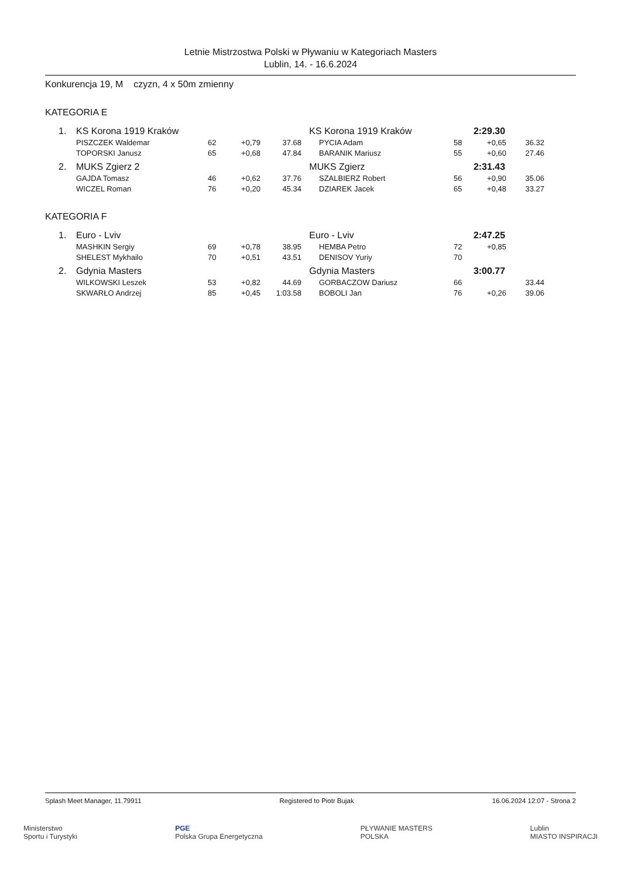Letnie Mistrzostwa Polski w Pływaniu w Kategoriach Masters
Lublin, 14. - 16.6.2024
Konkurencja 19, M czyzn, 4 x 50m zmienny
KATEGORIA E
| 1. | KS Korona 1919 Kraków | | | | KS Korona 1919 Kraków | | | 2:29.30 | |
| | PISZCZEK Waldemar | 62 | +0,79 | 37.68 | | PYCIA Adam | 58 | +0,65 | 36.32 |
| | TOPORSKI Janusz | 65 | +0,68 | 47.84 | | BARANIK Mariusz | 55 | +0,60 | 27.46 |
| 2. | MUKS Zgierz 2 | | | | MUKS Zgierz | | | 2:31.43 | |
| | GAJDA Tomasz | 46 | +0,62 | 37.76 | | SZALBIERZ Robert | 56 | +0,90 | 35.06 |
| | WICZEL Roman | 76 | +0,20 | 45.34 | | DZIAREK Jacek | 65 | +0,48 | 33.27 |
KATEGORIA F
| 1. | Euro - Lviv | | | | Euro - Lviv | | | 2:47.25 | |
| | MASHKIN Sergiy | 69 | +0,78 | 38.95 | | HEMBA Petro | 72 | +0,85 | |
| | SHELEST Mykhailo | 70 | +0,51 | 43.51 | | DENISOV Yuriy | 70 | | |
| 2. | Gdynia Masters | | | | Gdynia Masters | | | 3:00.77 | |
| | WILKOWSKI Leszek | 53 | +0,82 | 44.69 | | GORBACZOW Dariusz | 66 | | 33.44 |
| | SKWARŁO Andrzej | 85 | +0,45 | 1:03.58 | | BOBOLI Jan | 76 | +0,26 | 39.06 |
Splash Meet Manager, 11.79911 Registered to Piotr Bujak 16.06.2024 12:07 - Strona 2
Ministerstwo
Sportu i Turystyki PGE
Polska Grupa Energetyczna PŁYWANIE MASTERS
POLSKA Lublin
MIASTO INSPIRACJI